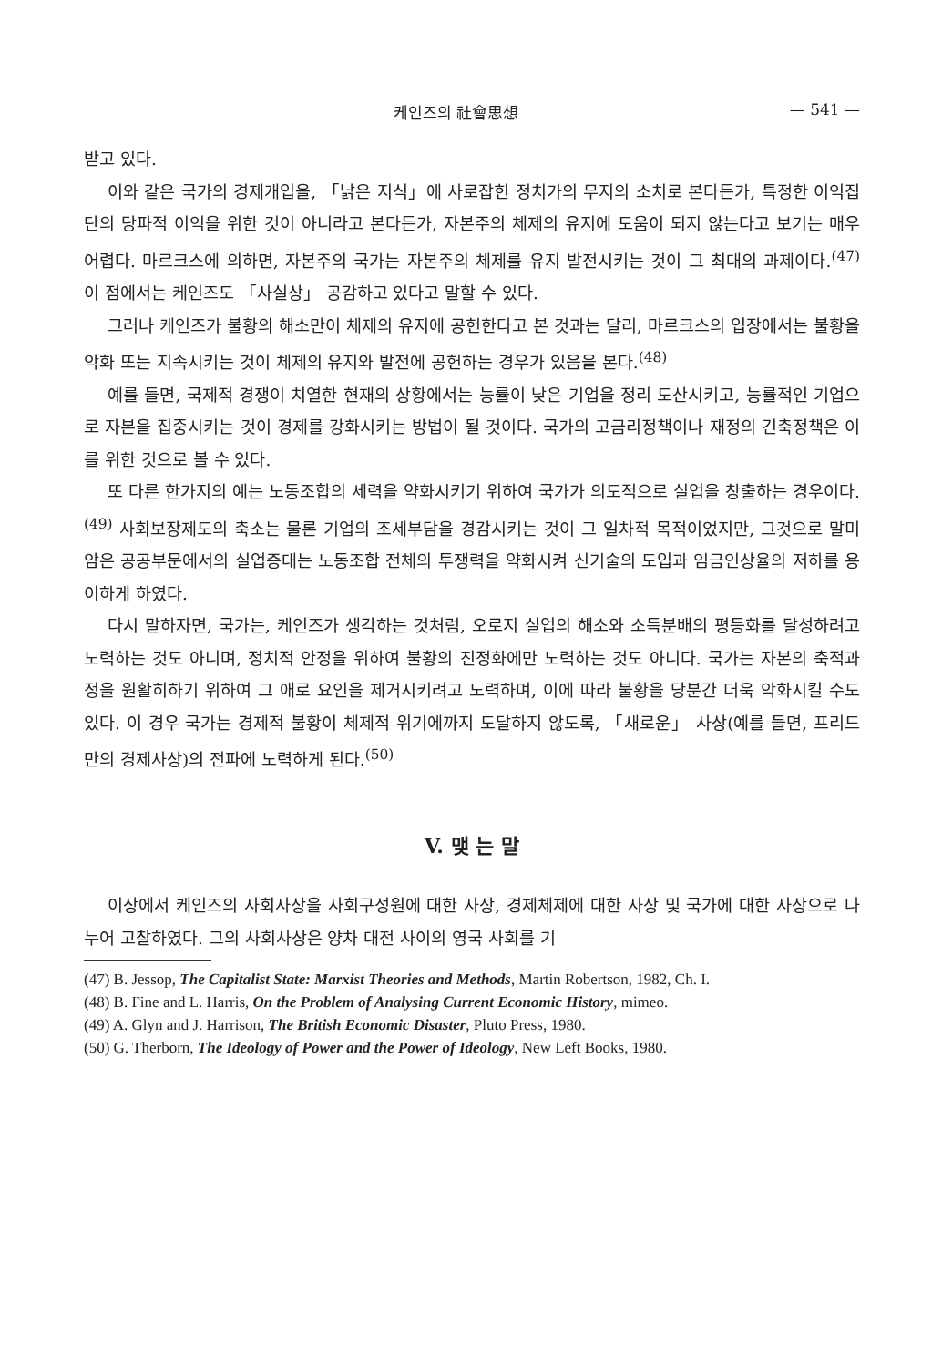케인즈의 社會思想 — 541 —
받고 있다.
이와 같은 국가의 경제개입을, 「낡은 지식」에 사로잡힌 정치가의 무지의 소치로 본다든가, 특정한 이익집단의 당파적 이익을 위한 것이 아니라고 본다든가, 자본주의 체제의 유지에 도움이 되지 않는다고 보기는 매우 어렵다. 마르크스에 의하면, 자본주의 국가는 자본주의 체제를 유지 발전시키는 것이 그 최대의 과제이다.<sup>(47)</sup> 이 점에서는 케인즈도 「사실상」 공감하고 있다고 말할 수 있다.
그러나 케인즈가 불황의 해소만이 체제의 유지에 공헌한다고 본 것과는 달리, 마르크스의 입장에서는 불황을 악화 또는 지속시키는 것이 체제의 유지와 발전에 공헌하는 경우가 있음을 본다.<sup>(48)</sup>
예를 들면, 국제적 경쟁이 치열한 현재의 상황에서는 능률이 낮은 기업을 정리 도산시키고, 능률적인 기업으로 자본을 집중시키는 것이 경제를 강화시키는 방법이 될 것이다. 국가의 고금리정책이나 재정의 긴축정책은 이를 위한 것으로 볼 수 있다.
또 다른 한가지의 예는 노동조합의 세력을 약화시키기 위하여 국가가 의도적으로 실업을 창출하는 경우이다.<sup>(49)</sup> 사회보장제도의 축소는 물론 기업의 조세부담을 경감시키는 것이 그 일차적 목적이었지만, 그것으로 말미암은 공공부문에서의 실업증대는 노동조합 전체의 투쟁력을 약화시켜 신기술의 도입과 임금인상율의 저하를 용이하게 하였다.
다시 말하자면, 국가는, 케인즈가 생각하는 것처럼, 오로지 실업의 해소와 소득분배의 평등화를 달성하려고 노력하는 것도 아니며, 정치적 안정을 위하여 불황의 진정화에만 노력하는 것도 아니다. 국가는 자본의 축적과정을 원활히하기 위하여 그 애로 요인을 제거시키려고 노력하며, 이에 따라 불황을 당분간 더욱 악화시킬 수도 있다. 이 경우 국가는 경제적 불황이 체제적 위기에까지 도달하지 않도록, 「새로운」 사상(예를 들면, 프리드만의 경제사상)의 전파에 노력하게 된다.<sup>(50)</sup>
V. 맺 는 말
이상에서 케인즈의 사회사상을 사회구성원에 대한 사상, 경제체제에 대한 사상 및 국가에 대한 사상으로 나누어 고찰하였다. 그의 사회사상은 양차 대전 사이의 영국 사회를 기
(47) B. Jessop, The Capitalist State: Marxist Theories and Methods, Martin Robertson, 1982, Ch. I.
(48) B. Fine and L. Harris, On the Problem of Analysing Current Economic History, mimeo.
(49) A. Glyn and J. Harrison, The British Economic Disaster, Pluto Press, 1980.
(50) G. Therborn, The Ideology of Power and the Power of Ideology, New Left Books, 1980.